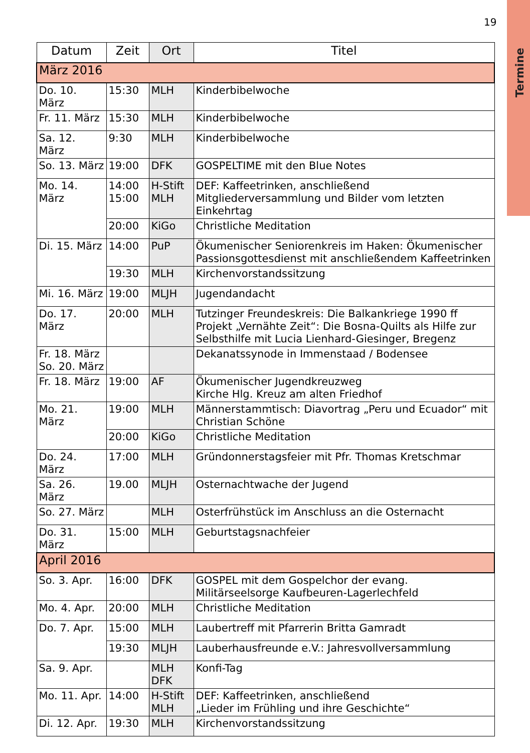19
Termine
| Datum | Zeit | Ort | Titel |
| --- | --- | --- | --- |
| März 2016 | | | |
| Do. 10. März | 15:30 | MLH | Kinderbibelwoche |
| Fr. 11. März | 15:30 | MLH | Kinderbibelwoche |
| Sa. 12. März | 9:30 | MLH | Kinderbibelwoche |
| So. 13. März | 19:00 | DFK | GOSPELTIME mit den Blue Notes |
| Mo. 14. März | 14:00 15:00 | H-Stift MLH | DEF: Kaffeetrinken, anschließend Mitgliederversammlung und Bilder vom letzten Einkehrtag |
| | 20:00 | KiGo | Christliche Meditation |
| Di. 15. März | 14:00 | PuP | Ökumenischer Seniorenkreis im Haken: Ökumenischer Passionsgottesdienst mit anschließendem Kaffeetrinken |
| | 19:30 | MLH | Kirchenvorstandssitzung |
| Mi. 16. März | 19:00 | MLJH | Jugendandacht |
| Do. 17. März | 20:00 | MLH | Tutzinger Freundeskreis: Die Balkankriege 1990 ff Projekt „Vernähte Zeit“: Die Bosna-Quilts als Hilfe zur Selbsthilfe mit Lucia Lienhard-Giesinger, Bregenz |
| Fr. 18. März So. 20. März | | | Dekanatssynode in Immenstaad / Bodensee |
| Fr. 18. März | 19:00 | AF | Ökumenischer Jugendkreuzweg Kirche Hlg. Kreuz am alten Friedhof |
| Mo. 21. März | 19:00 | MLH | Männerstammtisch: Diavortrag „Peru und Ecuador“ mit Christian Schöne |
| | 20:00 | KiGo | Christliche Meditation |
| Do. 24. März | 17:00 | MLH | Gründonnerstagsfeier mit Pfr. Thomas Kretschmar |
| Sa. 26. März | 19.00 | MLJH | Osternachtwache der Jugend |
| So. 27. März | | MLH | Osterfrühstück im Anschluss an die Osternacht |
| Do. 31. März | 15:00 | MLH | Geburtstagsnachfeier |
| April 2016 | | | |
| So. 3. Apr. | 16:00 | DFK | GOSPEL mit dem Gospelchor der evang. Militärseelsorge Kaufbeuren-Lagerlechfeld |
| Mo. 4. Apr. | 20:00 | MLH | Christliche Meditation |
| Do. 7. Apr. | 15:00 | MLH | Laubertreff mit Pfarrerin Britta Gamradt |
| | 19:30 | MLJH | Lauberhausfreunde e.V.: Jahresvollversammlung |
| Sa. 9. Apr. | | MLH DFK | Konfi-Tag |
| Mo. 11. Apr. | 14:00 | H-Stift MLH | DEF: Kaffeetrinken, anschließend „Lieder im Frühling und ihre Geschichte“ |
| Di. 12. Apr. | 19:30 | MLH | Kirchenvorstandssitzung |